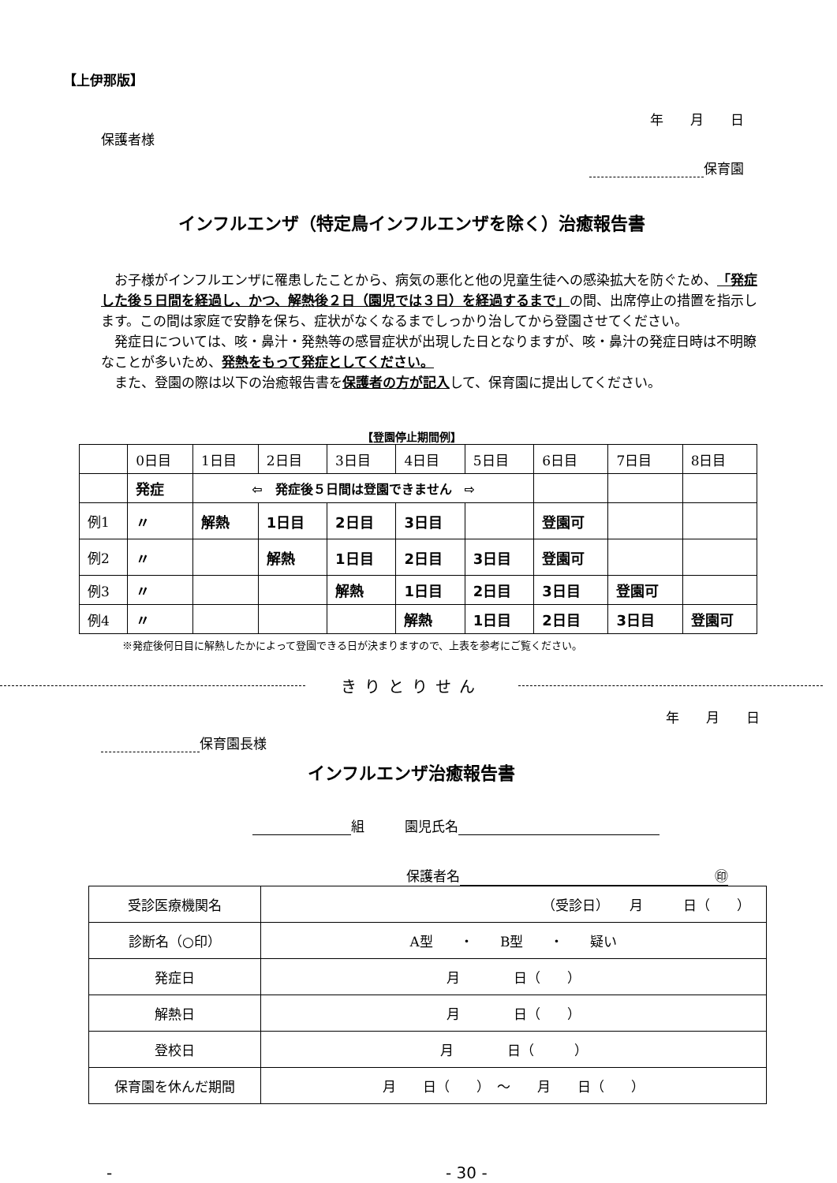【上伊那版】
年　　月　　日
保護者様
保育園
インフルエンザ（特定鳥インフルエンザを除く）治癒報告書
　お子様がインフルエンザに罹患したことから、病気の悪化と他の児童生徒への感染拡大を防ぐため、「発症した後５日間を経過し、かつ、解熱後２日（園児では３日）を経過するまで」の間、出席停止の措置を指示します。この間は家庭で安静を保ち、症状がなくなるまでしっかり治してから登園させてください。
　発症日については、咳・鼻汁・発熱等の感冒症状が出現した日となりますが、咳・鼻汁の発症日時は不明瞭なことが多いため、発熱をもって発症としてください。
　また、登園の際は以下の治癒報告書を保護者の方が記入して、保育園に提出してください。
【登園停止期間例】
| | 0日目 | 1日目 | 2日目 | 3日目 | 4日目 | 5日目 | 6日目 | 7日目 | 8日目 |
| | 発症 | ⇦ 発症後５日間は登園できません ⇨ | | | | | | | |
| 例1 | 〃 | 解熱 | 1日目 | 2日目 | 3日目 | | 登園可 | | |
| 例2 | 〃 | | 解熱 | 1日目 | 2日目 | 3日目 | 登園可 | | |
| 例3 | 〃 | | | 解熱 | 1日目 | 2日目 | 3日目 | 登園可 | |
| 例4 | 〃 | | | | 解熱 | 1日目 | 2日目 | 3日目 | 登園可 |
※発症後何日目に解熱したかによって登園できる日が決まりますので、上表を参考にご覧ください。
きりとりせん
年　　月　　日
保育園長様
インフルエンザ治癒報告書
組　　　園児氏名
保護者名 ㊞
| 受診医療機関名 | （受診日） 月 日（ ） |
| 診断名（○印） | A型 ・ B型 ・ 疑い |
| 発症日 | 月 日（ ） |
| 解熱日 | 月 日（ ） |
| 登校日 | 月 日（ ） |
| 保育園を休んだ期間 | 月 日（ ） ～ 月 日（ ） |
- - 30 -